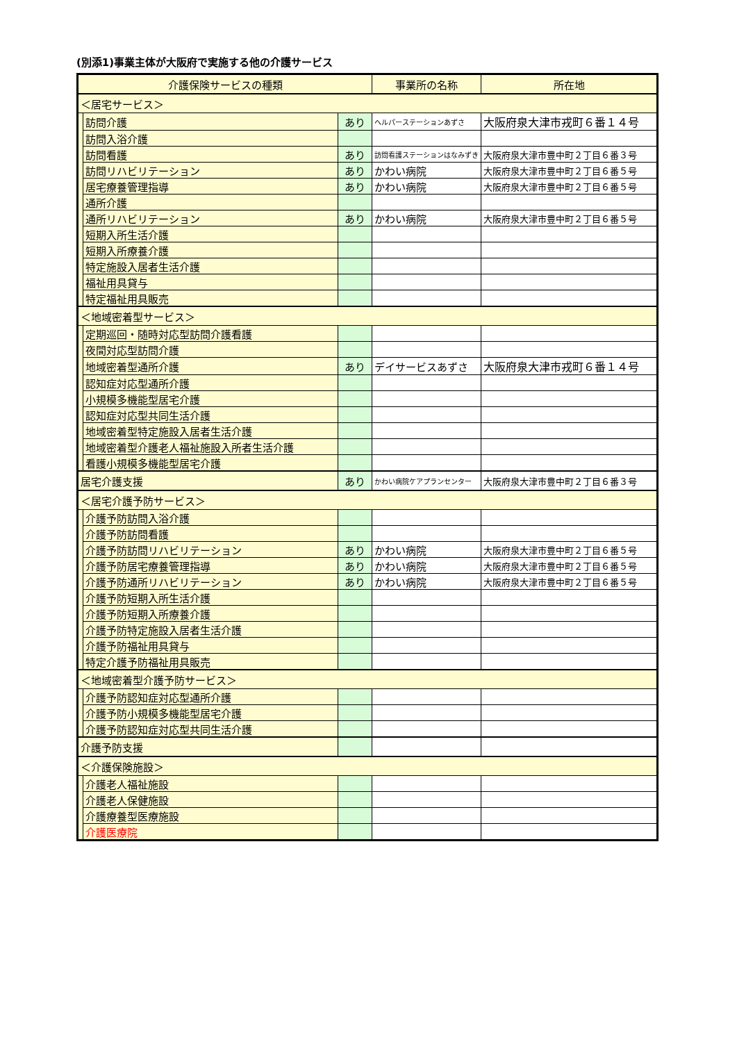(別添1)事業主体が大阪府で実施する他の介護サービス
| 介護保険サービスの種類 | | | 事業所の名称 | 所在地 |
| --- | --- | --- | --- | --- |
| ＜居宅サービス＞ | | | | |
| | 訪問介護 | あり | ヘルパーステーションあずさ | 大阪府泉大津市戎町６番１４号 |
| | 訪問入浴介護 | | | |
| | 訪問看護 | あり | 訪問看護ステーションはなみずき | 大阪府泉大津市豊中町２丁目６番３号 |
| | 訪問リハビリテーション | あり | かわい病院 | 大阪府泉大津市豊中町２丁目６番５号 |
| | 居宅療養管理指導 | あり | かわい病院 | 大阪府泉大津市豊中町２丁目６番５号 |
| | 通所介護 | | | |
| | 通所リハビリテーション | あり | かわい病院 | 大阪府泉大津市豊中町２丁目６番５号 |
| | 短期入所生活介護 | | | |
| | 短期入所療養介護 | | | |
| | 特定施設入居者生活介護 | | | |
| | 福祉用具貸与 | | | |
| | 特定福祉用具販売 | | | |
| ＜地域密着型サービス＞ | | | | |
| | 定期巡回・随時対応型訪問介護看護 | | | |
| | 夜間対応型訪問介護 | | | |
| | 地域密着型通所介護 | あり | デイサービスあずさ | 大阪府泉大津市戎町６番１４号 |
| | 認知症対応型通所介護 | | | |
| | 小規模多機能型居宅介護 | | | |
| | 認知症対応型共同生活介護 | | | |
| | 地域密着型特定施設入居者生活介護 | | | |
| | 地域密着型介護老人福祉施設入所者生活介護 | | | |
| | 看護小規模多機能型居宅介護 | | | |
| 居宅介護支援 | | あり | かわい病院ケアプランセンター | 大阪府泉大津市豊中町２丁目６番３号 |
| ＜居宅介護予防サービス＞ | | | | |
| | 介護予防訪問入浴介護 | | | |
| | 介護予防訪問看護 | | | |
| | 介護予防訪問リハビリテーション | あり | かわい病院 | 大阪府泉大津市豊中町２丁目６番５号 |
| | 介護予防居宅療養管理指導 | あり | かわい病院 | 大阪府泉大津市豊中町２丁目６番５号 |
| | 介護予防通所リハビリテーション | あり | かわい病院 | 大阪府泉大津市豊中町２丁目６番５号 |
| | 介護予防短期入所生活介護 | | | |
| | 介護予防短期入所療養介護 | | | |
| | 介護予防特定施設入居者生活介護 | | | |
| | 介護予防福祉用具貸与 | | | |
| | 特定介護予防福祉用具販売 | | | |
| ＜地域密着型介護予防サービス＞ | | | | |
| | 介護予防認知症対応型通所介護 | | | |
| | 介護予防小規模多機能型居宅介護 | | | |
| | 介護予防認知症対応型共同生活介護 | | | |
| 介護予防支援 | | | | |
| ＜介護保険施設＞ | | | | |
| | 介護老人福祉施設 | | | |
| | 介護老人保健施設 | | | |
| | 介護療養型医療施設 | | | |
| | 介護医療院 | | | |